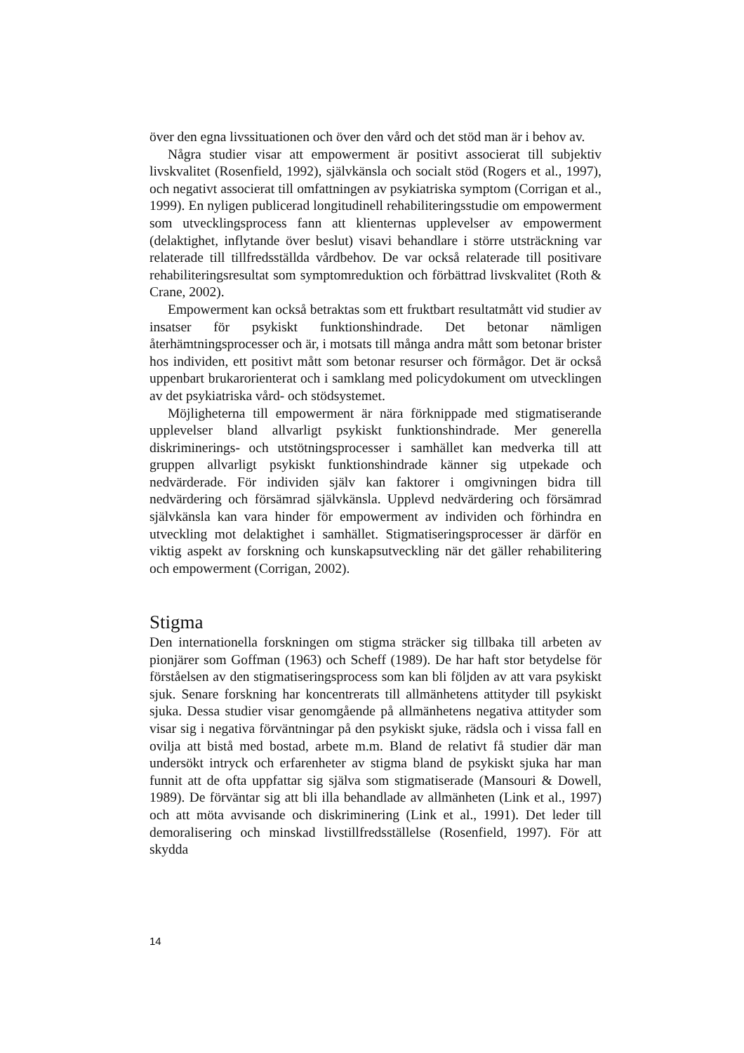över den egna livssituationen och över den vård och det stöd man är i behov av.
Några studier visar att empowerment är positivt associerat till subjektiv livskvalitet (Rosenfield, 1992), självkänsla och socialt stöd (Rogers et al., 1997), och negativt associerat till omfattningen av psykiatriska symptom (Corrigan et al., 1999). En nyligen publicerad longitudinell rehabiliterings­studie om empowerment som utvecklingsprocess fann att klienternas upp­levelser av empowerment (delaktighet, inflytande över beslut) visavi be­handlare i större utsträckning var relaterade till tillfredsställda vårdbehov. De var också relaterade till positivare rehabiliteringsresultat som symp­tomreduktion och förbättrad livskvalitet (Roth & Crane, 2002).
Empowerment kan också betraktas som ett fruktbart resultatmått vid studier av insatser för psykiskt funktionshindrade. Det betonar nämligen återhämtningsprocesser och är, i motsats till många andra mått som beto­nar brister hos individen, ett positivt mått som betonar resurser och förmå­gor. Det är också uppenbart brukarorienterat och i samklang med policy­dokument om utvecklingen av det psykiatriska vård- och stödsystemet.
Möjligheterna till empowerment är nära förknippade med stigmatise­rande upplevelser bland allvarligt psykiskt funktionshindrade. Mer gene­rella diskriminerings- och utstötningsprocesser i samhället kan medverka till att gruppen allvarligt psykiskt funktionshindrade känner sig utpekade och nedvärderade. För individen själv kan faktorer i omgivningen bidra till nedvärdering och försämrad självkänsla. Upplevd nedvärdering och för­sämrad självkänsla kan vara hinder för empowerment av individen och förhindra en utveckling mot delaktighet i samhället. Stigmatiseringspro­cesser är därför en viktig aspekt av forskning och kunskapsutveckling när det gäller rehabilitering och empowerment (Corrigan, 2002).
Stigma
Den internationella forskningen om stigma sträcker sig tillbaka till arbeten av pionjärer som Goffman (1963) och Scheff (1989). De har haft stor betydelse för förståelsen av den stigmatiseringsprocess som kan bli följden av att vara psykiskt sjuk. Senare forskning har koncentrerats till allmänhe­tens attityder till psykiskt sjuka. Dessa studier visar genomgående på all­mänhetens negativa attityder som visar sig i negativa förväntningar på den psykiskt sjuke, rädsla och i vissa fall en ovilja att bistå med bostad, arbete m.m. Bland de relativt få studier där man undersökt intryck och erfarenhe­ter av stigma bland de psykiskt sjuka har man funnit att de ofta uppfattar sig själva som stigmatiserade (Mansouri & Dowell, 1989). De förväntar sig att bli illa behandlade av allmänheten (Link et al., 1997) och att möta avvisande och diskriminering (Link et al., 1991). Det leder till demorali­sering och minskad livstillfredsställelse (Rosenfield, 1997). För att skydda
14